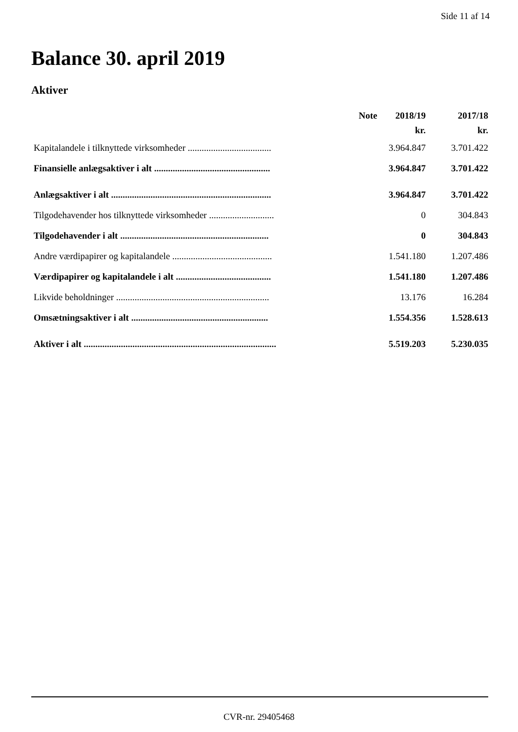Side 11 af 14
Balance 30. april 2019
Aktiver
| | Note | 2018/19 | 2017/18 |
| --- | --- | --- | --- |
| | | kr. | kr. |
| Kapitalandele i tilknyttede virksomheder .................................... | | 3.964.847 | 3.701.422 |
| Finansielle anlægsaktiver i alt .................................................. | | 3.964.847 | 3.701.422 |
| Anlægsaktiver i alt ..................................................................... | | 3.964.847 | 3.701.422 |
| Tilgodehavender hos tilknyttede virksomheder ............................ | | 0 | 304.843 |
| Tilgodehavender i alt ................................................................ | | 0 | 304.843 |
| Andre værdipapirer og kapitalandele ........................................... | | 1.541.180 | 1.207.486 |
| Værdipapirer og kapitalandele i alt ......................................... | | 1.541.180 | 1.207.486 |
| Likvide beholdninger .................................................................. | | 13.176 | 16.284 |
| Omsætningsaktiver i alt ........................................................... | | 1.554.356 | 1.528.613 |
| Aktiver i alt ................................................................................... | | 5.519.203 | 5.230.035 |
CVR-nr. 29405468